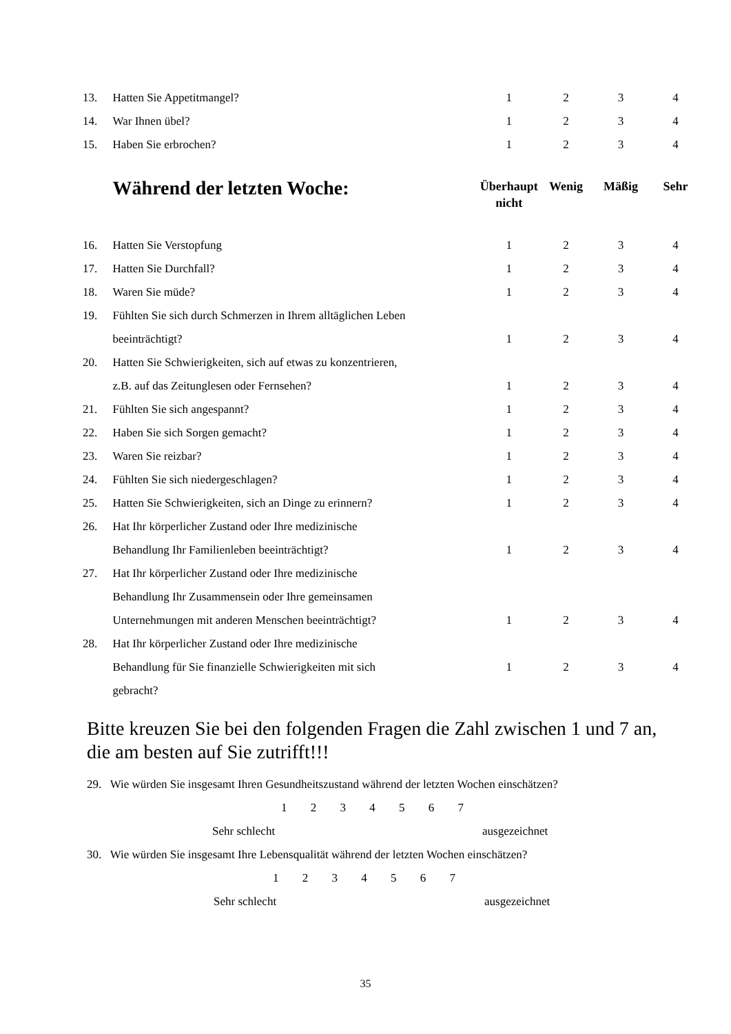| 13. | Hatten Sie Appetitmangel? | 1 | 2 | 3 | 4 |
| 14. | War Ihnen übel? | 1 | 2 | 3 | 4 |
| 15. | Haben Sie erbrochen? | 1 | 2 | 3 | 4 |
| | Während der letzten Woche: | Überhaupt nicht | Wenig | Mäßig | Sehr |
| 16. | Hatten Sie Verstopfung | 1 | 2 | 3 | 4 |
| 17. | Hatten Sie Durchfall? | 1 | 2 | 3 | 4 |
| 18. | Waren Sie müde? | 1 | 2 | 3 | 4 |
| 19. | Fühlten Sie sich durch Schmerzen in Ihrem alltäglichen Leben | | | | |
| | beeinträchtigt? | 1 | 2 | 3 | 4 |
| 20. | Hatten Sie Schwierigkeiten, sich auf etwas zu konzentrieren, | | | | |
| | z.B. auf das Zeitunglesen oder Fernsehen? | 1 | 2 | 3 | 4 |
| 21. | Fühlten Sie sich angespannt? | 1 | 2 | 3 | 4 |
| 22. | Haben Sie sich Sorgen gemacht? | 1 | 2 | 3 | 4 |
| 23. | Waren Sie reizbar? | 1 | 2 | 3 | 4 |
| 24. | Fühlten Sie sich niedergeschlagen? | 1 | 2 | 3 | 4 |
| 25. | Hatten Sie Schwierigkeiten, sich an Dinge zu erinnern? | 1 | 2 | 3 | 4 |
| 26. | Hat Ihr körperlicher Zustand oder Ihre medizinische | | | | |
| | Behandlung Ihr Familienleben beeinträchtigt? | 1 | 2 | 3 | 4 |
| 27. | Hat Ihr körperlicher Zustand oder Ihre medizinische | | | | |
| | Behandlung Ihr Zusammensein oder Ihre gemeinsamen | | | | |
| | Unternehmungen mit anderen Menschen beeinträchtigt? | 1 | 2 | 3 | 4 |
| 28. | Hat Ihr körperlicher Zustand oder Ihre medizinische | | | | |
| | Behandlung für Sie finanzielle Schwierigkeiten mit sich | 1 | 2 | 3 | 4 |
| | gebracht? | | | | |
Bitte kreuzen Sie bei den folgenden Fragen die Zahl zwischen 1 und 7 an, die am besten auf Sie zutrifft!!!
29. Wie würden Sie insgesamt Ihren Gesundheitszustand während der letzten Wochen einschätzen?
1 2 3 4 5 6 7
Sehr schlecht ausgezeichnet
30. Wie würden Sie insgesamt Ihre Lebensqualität während der letzten Wochen einschätzen?
1 2 3 4 5 6 7
Sehr schlecht ausgezeichnet
35